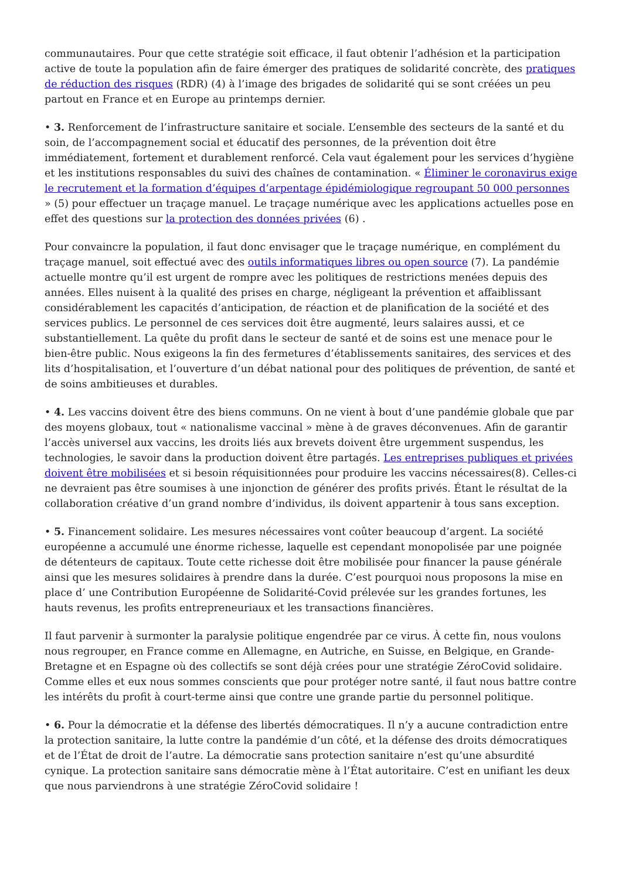communautaires. Pour que cette stratégie soit efficace, il faut obtenir l’adhésion et la participation active de toute la population afin de faire émerger des pratiques de solidarité concrète, des pratiques de réduction des risques (RDR) (4) à l’image des brigades de solidarité qui se sont créées un peu partout en France et en Europe au printemps dernier.
• 3. Renforcement de l’infrastructure sanitaire et sociale. L’ensemble des secteurs de la santé et du soin, de l’accompagnement social et éducatif des personnes, de la prévention doit être immédiatement, fortement et durablement renforcé. Cela vaut également pour les services d’hygiène et les institutions responsables du suivi des chaînes de contamination. « Éliminer le coronavirus exige le recrutement et la formation d’équipes d’arpentage épidémiologique regroupant 50 000 personnes » (5) pour effectuer un traçage manuel. Le traçage numérique avec les applications actuelles pose en effet des questions sur la protection des données privées (6) .
Pour convaincre la population, il faut donc envisager que le traçage numérique, en complément du traçage manuel, soit effectué avec des outils informatiques libres ou open source (7). La pandémie actuelle montre qu’il est urgent de rompre avec les politiques de restrictions menées depuis des années. Elles nuisent à la qualité des prises en charge, négligeant la prévention et affaiblissant considérablement les capacités d’anticipation, de réaction et de planification de la société et des services publics. Le personnel de ces services doit être augmenté, leurs salaires aussi, et ce substantiellement. La quête du profit dans le secteur de santé et de soins est une menace pour le bien-être public. Nous exigeons la fin des fermetures d’établissements sanitaires, des services et des lits d’hospitalisation, et l’ouverture d’un débat national pour des politiques de prévention, de santé et de soins ambitieuses et durables.
• 4. Les vaccins doivent être des biens communs. On ne vient à bout d’une pandémie globale que par des moyens globaux, tout « nationalisme vaccinal » mène à de graves déconvenues. Afin de garantir l’accès universel aux vaccins, les droits liés aux brevets doivent être urgemment suspendus, les technologies, le savoir dans la production doivent être partagés. Les entreprises publiques et privées doivent être mobilisées et si besoin réquisitionnées pour produire les vaccins nécessaires(8). Celles-ci ne devraient pas être soumises à une injonction de générer des profits privés. Étant le résultat de la collaboration créative d’un grand nombre d’individus, ils doivent appartenir à tous sans exception.
• 5. Financement solidaire. Les mesures nécessaires vont coûter beaucoup d’argent. La société européenne a accumulé une énorme richesse, laquelle est cependant monopolisée par une poignée de détenteurs de capitaux. Toute cette richesse doit être mobilisée pour financer la pause générale ainsi que les mesures solidaires à prendre dans la durée. C’est pourquoi nous proposons la mise en place d’ une Contribution Européenne de Solidarité-Covid prélevée sur les grandes fortunes, les hauts revenus, les profits entrepreneuriaux et les transactions financières.
Il faut parvenir à surmonter la paralysie politique engendrée par ce virus. À cette fin, nous voulons nous regrouper, en France comme en Allemagne, en Autriche, en Suisse, en Belgique, en Grande-Bretagne et en Espagne où des collectifs se sont déjà crées pour une stratégie ZéroCovid solidaire. Comme elles et eux nous sommes conscients que pour protéger notre santé, il faut nous battre contre les intérêts du profit à court-terme ainsi que contre une grande partie du personnel politique.
• 6. Pour la démocratie et la défense des libertés démocratiques. Il n’y a aucune contradiction entre la protection sanitaire, la lutte contre la pandémie d’un côté, et la défense des droits démocratiques et de l’État de droit de l’autre. La démocratie sans protection sanitaire n’est qu’une absurdité cynique. La protection sanitaire sans démocratie mène à l’État autoritaire. C’est en unifiant les deux que nous parviendrons à une stratégie ZéroCovid solidaire !